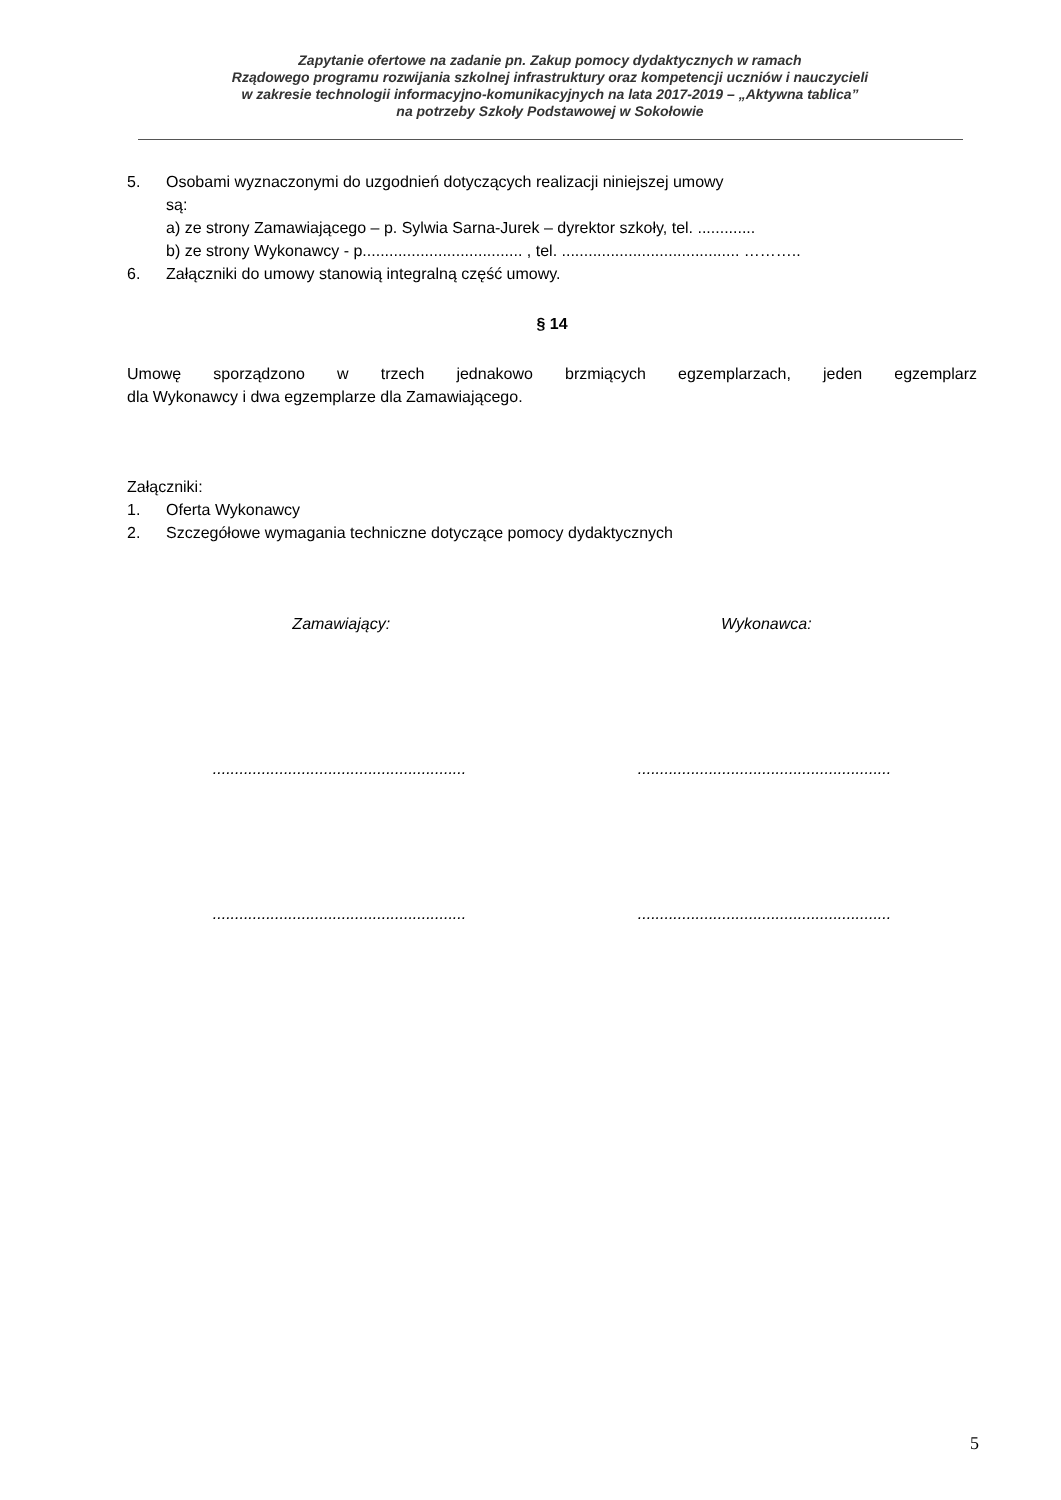Zapytanie ofertowe na zadanie pn. Zakup pomocy dydaktycznych w ramach
Rządowego programu rozwijania szkolnej infrastruktury oraz kompetencji uczniów i nauczycieli
w zakresie technologii informacyjno-komunikacyjnych na lata 2017-2019 – „Aktywna tablica”
na potrzeby Szkoły Podstawowej w Sokołowie
5. Osobami wyznaczonymi do uzgodnień dotyczących realizacji niniejszej umowy
są:
a) ze strony Zamawiającego – p. Sylwia Sarna-Jurek – dyrektor szkoły, tel. .............
b) ze strony Wykonawcy - p.................................... , tel. ........................................ ………..
6. Załączniki do umowy stanowią integralną część umowy.
§ 14
Umowę sporządzono w trzech jednakowo brzmiących egzemplarzach, jeden egzemplarz
dla Wykonawcy i dwa egzemplarze dla Zamawiającego.
Załączniki:
1. Oferta Wykonawcy
2. Szczegółowe wymagania techniczne dotyczące pomocy dydaktycznych
Zamawiający: Wykonawca:
..................................................................................................................
..................................................................................................................
5